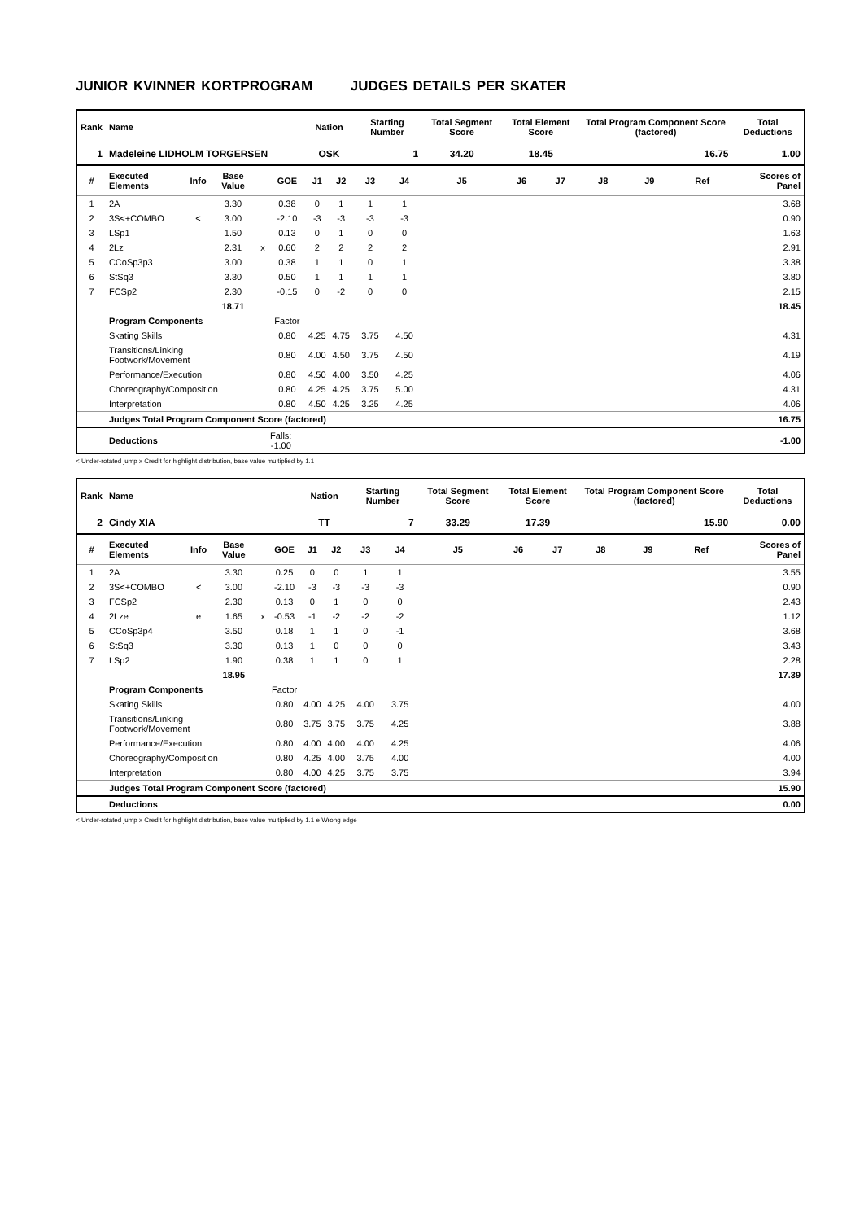JUNIOR KVINNER KORTPROGRAM JUDGES DETAILS PER SKATER
| Rank | Name | | | | | Nation | | Starting Number | | Total Segment Score | Total Element Score | | Total Program Component Score (factored) | | | Total Deductions |
| --- | --- | --- | --- | --- | --- | --- | --- | --- | --- | --- | --- | --- | --- | --- | --- | --- |
| 1 | Madeleine LIDHOLM TORGERSEN | | | | | OSK | | 1 | | 34.20 | 18.45 | | 16.75 | | | 1.00 |
| # | Executed Elements | Info | Base Value | | GOE | J1 | J2 | J3 | J4 | J5 | J6 | J7 | J8 | J9 | Ref | Scores of Panel |
| 1 | 2A | | 3.30 | | 0.38 | 0 | 1 | 1 | 1 | | | | | | | 3.68 |
| 2 | 3S<+COMBO | < | 3.00 | | -2.10 | -3 | -3 | -3 | -3 | | | | | | | 0.90 |
| 3 | LSp1 | | 1.50 | | 0.13 | 0 | 1 | 0 | 0 | | | | | | | 1.63 |
| 4 | 2Lz | | 2.31 | x | 0.60 | 2 | 2 | 2 | 2 | | | | | | | 2.91 |
| 5 | CCoSp3p3 | | 3.00 | | 0.38 | 1 | 1 | 0 | 1 | | | | | | | 3.38 |
| 6 | StSq3 | | 3.30 | | 0.50 | 1 | 1 | 1 | 1 | | | | | | | 3.80 |
| 7 | FCSp2 | | 2.30 | | -0.15 | 0 | -2 | 0 | 0 | | | | | | | 2.15 |
| | | | 18.71 | | | | | | | | | | | | | 18.45 |
| | Program Components | | | | Factor | | | | | | | | | | | |
| | Skating Skills | | | | 0.80 | 4.25 | 4.75 | 3.75 | 4.50 | | | | | | | 4.31 |
| | Transitions/Linking Footwork/Movement | | | | 0.80 | 4.00 | 4.50 | 3.75 | 4.50 | | | | | | | 4.19 |
| | Performance/Execution | | | | 0.80 | 4.50 | 4.00 | 3.50 | 4.25 | | | | | | | 4.06 |
| | Choreography/Composition | | | | 0.80 | 4.25 | 4.25 | 3.75 | 5.00 | | | | | | | 4.31 |
| | Interpretation | | | | 0.80 | 4.50 | 4.25 | 3.25 | 4.25 | | | | | | | 4.06 |
| | Judges Total Program Component Score (factored) | | | | | | | | | | | | | | | 16.75 |
| | Deductions | | | Falls: -1.00 | | | | | | | | | | | | -1.00 |
< Under-rotated jump x Credit for highlight distribution, base value multiplied by 1.1
| Rank | Name | | | | | Nation | | Starting Number | | Total Segment Score | Total Element Score | | Total Program Component Score (factored) | | | Total Deductions |
| --- | --- | --- | --- | --- | --- | --- | --- | --- | --- | --- | --- | --- | --- | --- | --- | --- |
| 2 | Cindy XIA | | | | | TT | | 7 | | 33.29 | 17.39 | | 15.90 | | | 0.00 |
| # | Executed Elements | Info | Base Value | | GOE | J1 | J2 | J3 | J4 | J5 | J6 | J7 | J8 | J9 | Ref | Scores of Panel |
| 1 | 2A | | 3.30 | | 0.25 | 0 | 0 | 1 | 1 | | | | | | | 3.55 |
| 2 | 3S<+COMBO | < | 3.00 | | -2.10 | -3 | -3 | -3 | -3 | | | | | | | 0.90 |
| 3 | FCSp2 | | 2.30 | | 0.13 | 0 | 1 | 0 | 0 | | | | | | | 2.43 |
| 4 | 2Lze | e | 1.65 | x | -0.53 | -1 | -2 | -2 | -2 | | | | | | | 1.12 |
| 5 | CCoSp3p4 | | 3.50 | | 0.18 | 1 | 1 | 0 | -1 | | | | | | | 3.68 |
| 6 | StSq3 | | 3.30 | | 0.13 | 1 | 0 | 0 | 0 | | | | | | | 3.43 |
| 7 | LSp2 | | 1.90 | | 0.38 | 1 | 1 | 0 | 1 | | | | | | | 2.28 |
| | | | 18.95 | | | | | | | | | | | | | 17.39 |
| | Program Components | | | | Factor | | | | | | | | | | | |
| | Skating Skills | | | | 0.80 | 4.00 | 4.25 | 4.00 | 3.75 | | | | | | | 4.00 |
| | Transitions/Linking Footwork/Movement | | | | 0.80 | 3.75 | 3.75 | 3.75 | 4.25 | | | | | | | 3.88 |
| | Performance/Execution | | | | 0.80 | 4.00 | 4.00 | 4.00 | 4.25 | | | | | | | 4.06 |
| | Choreography/Composition | | | | 0.80 | 4.25 | 4.00 | 3.75 | 4.00 | | | | | | | 4.00 |
| | Interpretation | | | | 0.80 | 4.00 | 4.25 | 3.75 | 3.75 | | | | | | | 3.94 |
| | Judges Total Program Component Score (factored) | | | | | | | | | | | | | | | 15.90 |
| | Deductions | | | | | | | | | | | | | | | 0.00 |
< Under-rotated jump x Credit for highlight distribution, base value multiplied by 1.1 e Wrong edge